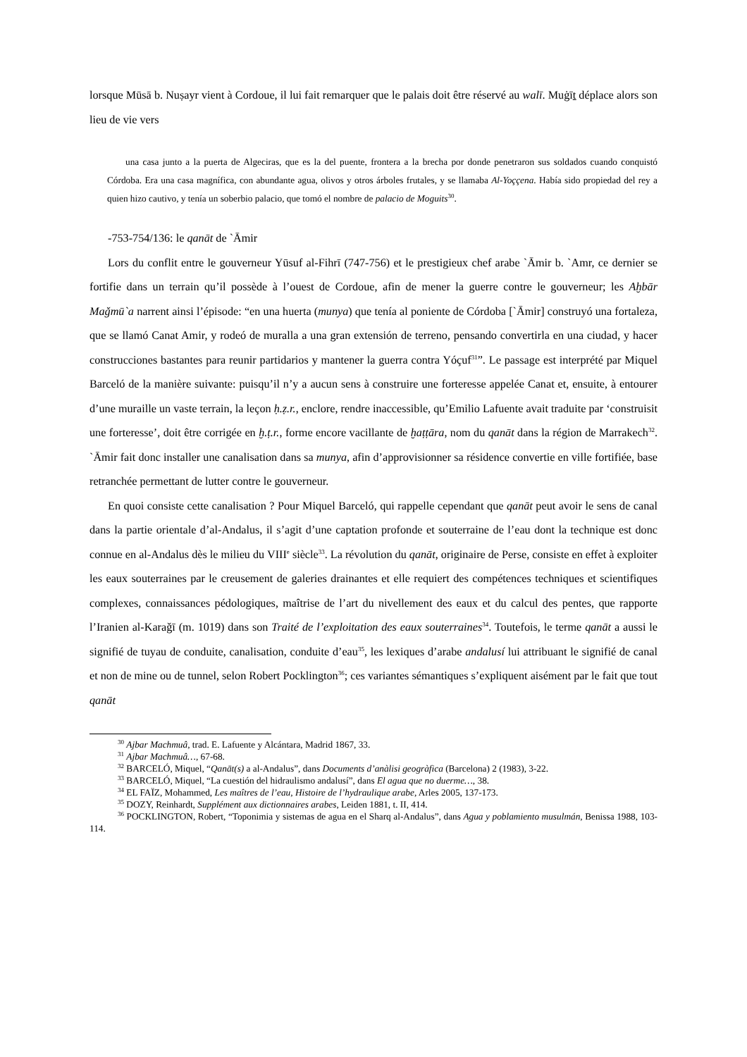lorsque Mūsā b. Nuṣayr vient à Cordoue, il lui fait remarquer que le palais doit être réservé au walī. Muġīṯ déplace alors son lieu de vie vers
una casa junto a la puerta de Algeciras, que es la del puente, frontera a la brecha por donde penetraron sus soldados cuando conquistó Córdoba. Era una casa magnífica, con abundante agua, olivos y otros árboles frutales, y se llamaba Al-Yoççena. Había sido propiedad del rey a quien hizo cautivo, y tenía un soberbio palacio, que tomó el nombre de palacio de Moguits<sup>30</sup>.
-753-754/136: le qanāt de `Āmir
Lors du conflit entre le gouverneur Yūsuf al-Fihrī (747-756) et le prestigieux chef arabe `Āmir b. `Amr, ce dernier se fortifie dans un terrain qu’il possède à l’ouest de Cordoue, afin de mener la guerre contre le gouverneur; les Aḫbār Maǧmū`a narrent ainsi l’épisode: “en una huerta (munya) que tenía al poniente de Córdoba [`Āmir] construyó una fortaleza, que se llamó Canat Amir, y rodeó de muralla a una gran extensión de terreno, pensando convertirla en una ciudad, y hacer construcciones bastantes para reunir partidarios y mantener la guerra contra Yóçuf<sup>31</sup>”. Le passage est interprété par Miquel Barceló de la manière suivante: puisqu’il n’y a aucun sens à construire une forteresse appelée Canat et, ensuite, à entourer d’une muraille un vaste terrain, la leçon ḥ.ẓ.r., enclore, rendre inaccessible, qu’Emilio Lafuente avait traduite par ‘construisit une forteresse’, doit être corrigée en ḫ.ṭ.r., forme encore vacillante de ḫaṭṭāra, nom du qanāt dans la région de Marrakech<sup>32</sup>. `Āmir fait donc installer une canalisation dans sa munya, afin d’approvisionner sa résidence convertie en ville fortifiée, base retranchée permettant de lutter contre le gouverneur.
En quoi consiste cette canalisation ? Pour Miquel Barceló, qui rappelle cependant que qanāt peut avoir le sens de canal dans la partie orientale d’al-Andalus, il s’agit d’une captation profonde et souterraine de l’eau dont la technique est donc connue en al-Andalus dès le milieu du VIII<sup>e</sup> siècle<sup>33</sup>. La révolution du qanāt, originaire de Perse, consiste en effet à exploiter les eaux souterraines par le creusement de galeries drainantes et elle requiert des compétences techniques et scientifiques complexes, connaissances pédologiques, maîtrise de l’art du nivellement des eaux et du calcul des pentes, que rapporte l’Iranien al-Karaǧī (m. 1019) dans son Traité de l’exploitation des eaux souterraines<sup>34</sup>. Toutefois, le terme qanāt a aussi le signifié de tuyau de conduite, canalisation, conduite d’eau<sup>35</sup>, les lexiques d’arabe andalusí lui attribuant le signifié de canal et non de mine ou de tunnel, selon Robert Pocklington<sup>36</sup>; ces variantes sémantiques s’expliquent aisément par le fait que tout qanāt
<sup>30</sup> Ajbar Machmuâ, trad. E. Lafuente y Alcántara, Madrid 1867, 33.
<sup>31</sup> Ajbar Machmuâ…, 67-68.
<sup>32</sup> BARCELÓ, Miquel, “Qanāt(s) a al-Andalus”, dans Documents d’anàlisi geogràfica (Barcelona) 2 (1983), 3-22.
<sup>33</sup> BARCELÓ, Miquel, “La cuestión del hidraulismo andalusí”, dans El agua que no duerme…, 38.
<sup>34</sup> EL FAÏZ, Mohammed, Les maîtres de l’eau, Histoire de l’hydraulique arabe, Arles 2005, 137-173.
<sup>35</sup> DOZY, Reinhardt, Supplément aux dictionnaires arabes, Leiden 1881, t. II, 414.
<sup>36</sup> POCKLINGTON, Robert, “Toponimia y sistemas de agua en el Sharq al-Andalus”, dans Agua y poblamiento musulmán, Benissa 1988, 103-114.